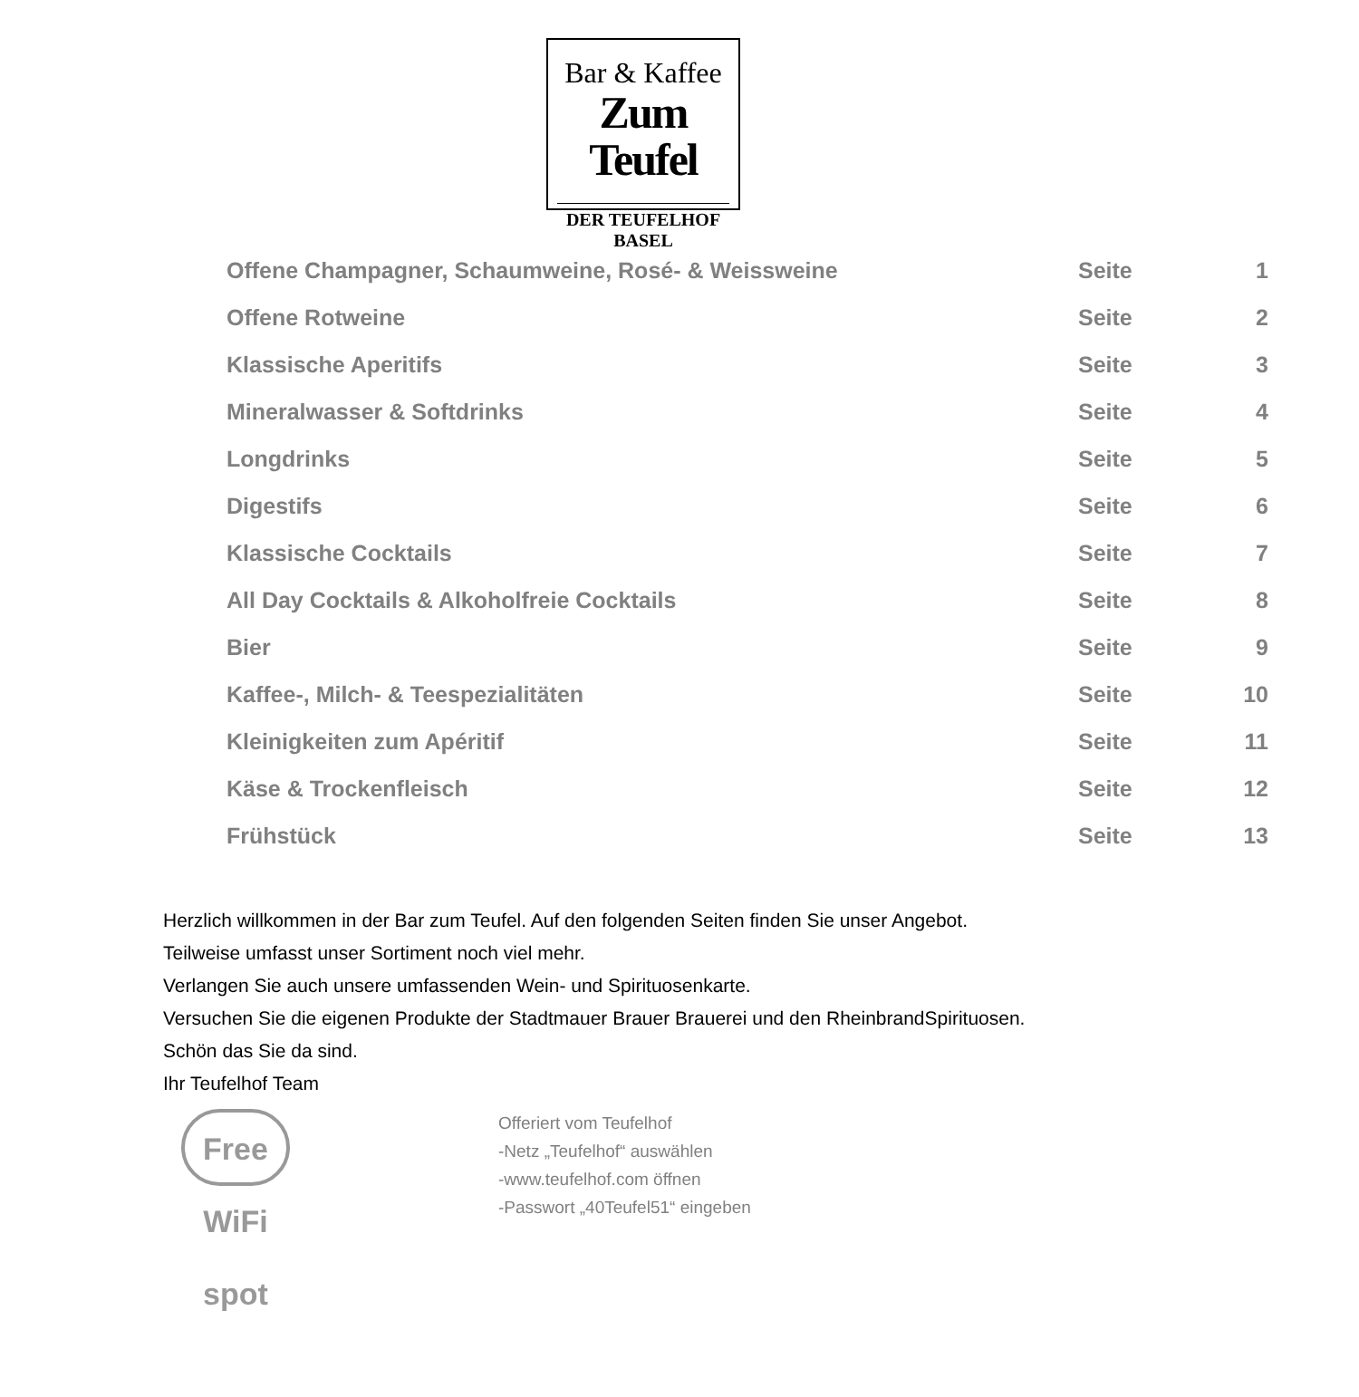Bar & Kaffee
Zum Teufel
DER TEUFELHOF BASEL
| Offene Champagner, Schaumweine, Rosé- & Weissweine | Seite | 1 |
| Offene Rotweine | Seite | 2 |
| Klassische Aperitifs | Seite | 3 |
| Mineralwasser & Softdrinks | Seite | 4 |
| Longdrinks | Seite | 5 |
| Digestifs | Seite | 6 |
| Klassische Cocktails | Seite | 7 |
| All Day Cocktails & Alkoholfreie Cocktails | Seite | 8 |
| Bier | Seite | 9 |
| Kaffee-, Milch- & Teespezialitäten | Seite | 10 |
| Kleinigkeiten zum Apéritif | Seite | 11 |
| Käse & Trockenfleisch | Seite | 12 |
| Frühstück | Seite | 13 |
Herzlich willkommen in der Bar zum Teufel. Auf den folgenden Seiten finden Sie unser Angebot.
Teilweise umfasst unser Sortiment noch viel mehr.
Verlangen Sie auch unsere umfassenden Wein- und Spirituosenkarte.
Versuchen Sie die eigenen Produkte der Stadtmauer Brauer Brauerei und den RheinbrandSpirituosen.
Schön das Sie da sind.
Ihr Teufelhof Team
Free WiFi spot
Offeriert vom Teufelhof
-Netz „Teufelhof“ auswählen
-www.teufelhof.com öffnen
-Passwort „40Teufel51“ eingeben